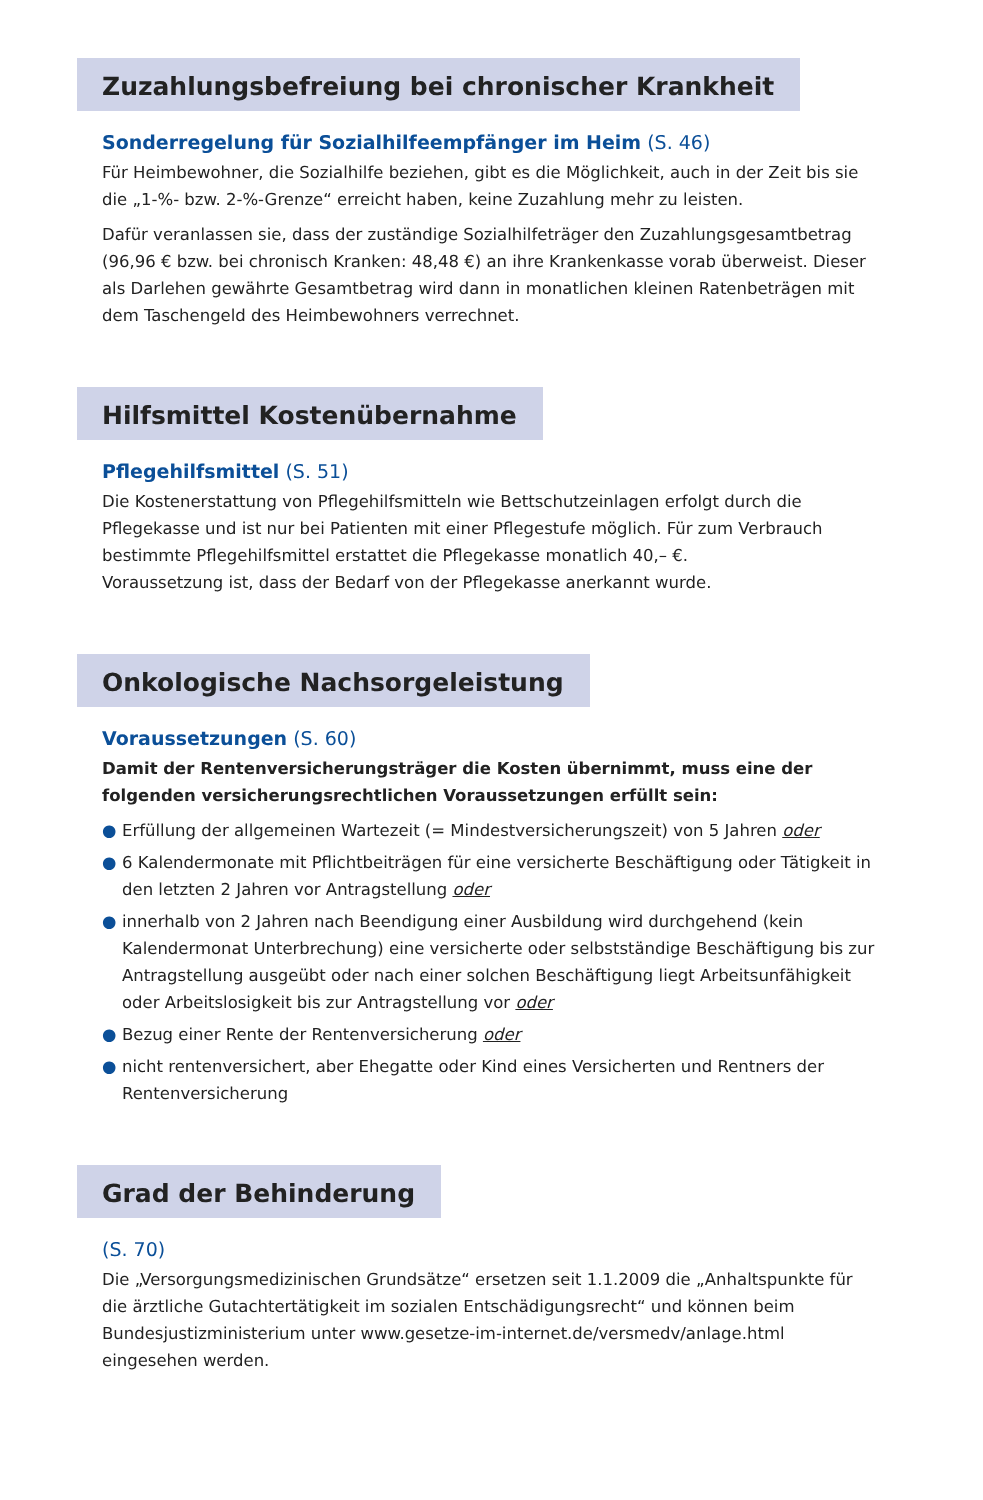Zuzahlungsbefreiung bei chronischer Krankheit
Sonderregelung für Sozialhilfeempfänger im Heim (S. 46)
Für Heimbewohner, die Sozialhilfe beziehen, gibt es die Möglichkeit, auch in der Zeit bis sie die „1-%- bzw. 2-%-Grenze“ erreicht haben, keine Zuzahlung mehr zu leisten.
Dafür veranlassen sie, dass der zuständige Sozialhilfeträger den Zuzahlungsgesamtbetrag (96,96 € bzw. bei chronisch Kranken: 48,48 €) an ihre Krankenkasse vorab überweist. Dieser als Darlehen gewährte Gesamtbetrag wird dann in monatlichen kleinen Ratenbeträgen mit dem Taschengeld des Heimbewohners verrechnet.
Hilfsmittel Kostenübernahme
Pflegehilfsmittel (S. 51)
Die Kostenerstattung von Pflegehilfsmitteln wie Bettschutzeinlagen erfolgt durch die Pflegekasse und ist nur bei Patienten mit einer Pflegestufe möglich. Für zum Verbrauch bestimmte Pflegehilfsmittel erstattet die Pflegekasse monatlich 40,– €.
Voraussetzung ist, dass der Bedarf von der Pflegekasse anerkannt wurde.
Onkologische Nachsorgeleistung
Voraussetzungen (S. 60)
Damit der Rentenversicherungsträger die Kosten übernimmt, muss eine der folgenden versicherungsrechtlichen Voraussetzungen erfüllt sein:
● Erfüllung der allgemeinen Wartezeit (= Mindestversicherungszeit) von 5 Jahren oder
● 6 Kalendermonate mit Pflichtbeiträgen für eine versicherte Beschäftigung oder Tätigkeit in den letzten 2 Jahren vor Antragstellung oder
● innerhalb von 2 Jahren nach Beendigung einer Ausbildung wird durchgehend (kein Kalendermonat Unterbrechung) eine versicherte oder selbstständige Beschäftigung bis zur Antragstellung ausgeübt oder nach einer solchen Beschäftigung liegt Arbeitsunfähigkeit oder Arbeitslosigkeit bis zur Antragstellung vor oder
● Bezug einer Rente der Rentenversicherung oder
● nicht rentenversichert, aber Ehegatte oder Kind eines Versicherten und Rentners der Rentenversicherung
Grad der Behinderung
(S. 70)
Die „Versorgungsmedizinischen Grundsätze“ ersetzen seit 1.1.2009 die „Anhaltspunkte für die ärztliche Gutachtertätigkeit im sozialen Entschädigungsrecht“ und können beim Bundesjustizministerium unter www.gesetze-im-internet.de/versmedv/anlage.html eingesehen werden.